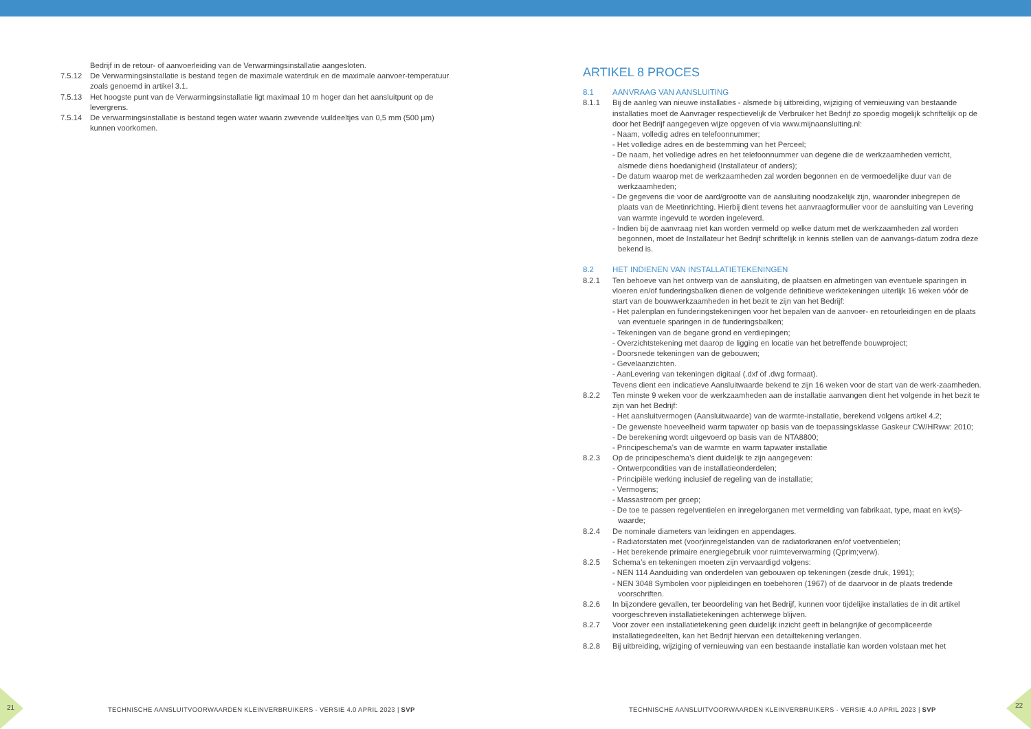Bedrijf in de retour- of aanvoerleiding van de Verwarmingsinstallatie aangesloten.
7.5.12 De Verwarmingsinstallatie is bestand tegen de maximale waterdruk en de maximale aanvoer-temperatuur zoals genoemd in artikel 3.1.
7.5.13 Het hoogste punt van de Verwarmingsinstallatie ligt maximaal 10 m hoger dan het aansluitpunt op de levergrens.
7.5.14 De verwarmingsinstallatie is bestand tegen water waarin zwevende vuildeeltjes van 0,5 mm (500 µm) kunnen voorkomen.
ARTIKEL 8 PROCES
8.1 AANVRAAG VAN AANSLUITING
8.1.1 Bij de aanleg van nieuwe installaties - alsmede bij uitbreiding, wijziging of vernieuwing van bestaande installaties moet de Aanvrager respectievelijk de Verbruiker het Bedrijf zo spoedig mogelijk schriftelijk op de door het Bedrijf aangegeven wijze opgeven of via www.mijnaansluiting.nl:
- Naam, volledig adres en telefoonnummer;
- Het volledige adres en de bestemming van het Perceel;
- De naam, het volledige adres en het telefoonnummer van degene die de werkzaamheden verricht, alsmede diens hoedanigheid (Installateur of anders);
- De datum waarop met de werkzaamheden zal worden begonnen en de vermoedelijke duur van de werkzaamheden;
- De gegevens die voor de aard/grootte van de aansluiting noodzakelijk zijn, waaronder inbegrepen de plaats van de Meetinrichting. Hierbij dient tevens het aanvraagformulier voor de aansluiting van Levering van warmte ingevuld te worden ingeleverd.
- Indien bij de aanvraag niet kan worden vermeld op welke datum met de werkzaamheden zal worden begonnen, moet de Installateur het Bedrijf schriftelijk in kennis stellen van de aanvangs-datum zodra deze bekend is.
8.2 HET INDIENEN VAN INSTALLATIETEKENINGEN
8.2.1 Ten behoeve van het ontwerp van de aansluiting, de plaatsen en afmetingen van eventuele sparingen in vloeren en/of funderingsbalken dienen de volgende definitieve werktekeningen uiterlijk 16 weken vóór de start van de bouwwerkzaamheden in het bezit te zijn van het Bedrijf:
- Het palenplan en funderingstekeningen voor het bepalen van de aanvoer- en retourleidingen en de plaats van eventuele sparingen in de funderingsbalken;
- Tekeningen van de begane grond en verdiepingen;
- Overzichtstekening met daarop de ligging en locatie van het betreffende bouwproject;
- Doorsnede tekeningen van de gebouwen;
- Gevelaanzichten.
- AanLevering van tekeningen digitaal (.dxf of .dwg formaat).
Tevens dient een indicatieve Aansluitwaarde bekend te zijn 16 weken voor de start van de werk-zaamheden.
8.2.2 Ten minste 9 weken voor de werkzaamheden aan de installatie aanvangen dient het volgende in het bezit te zijn van het Bedrijf:
- Het aansluitvermogen (Aansluitwaarde) van de warmte-installatie, berekend volgens artikel 4.2;
- De gewenste hoeveelheid warm tapwater op basis van de toepassingsklasse Gaskeur CW/HRww: 2010;
- De berekening wordt uitgevoerd op basis van de NTA8800;
- Principeschema’s van de warmte en warm tapwater installatie
8.2.3 Op de principeschema’s dient duidelijk te zijn aangegeven:
- Ontwerpcondities van de installatieonderdelen;
- Principiële werking inclusief de regeling van de installatie;
- Vermogens;
- Massastroom per groep;
- De toe te passen regelventielen en inregelorganen met vermelding van fabrikaat, type, maat en kv(s)-waarde;
8.2.4 De nominale diameters van leidingen en appendages.
- Radiatorstaten met (voor)inregelstanden van de radiatorkranen en/of voetventielen;
- Het berekende primaire energiegebruik voor ruimteverwarming (Qprim;verw).
8.2.5 Schema’s en tekeningen moeten zijn vervaardigd volgens:
- NEN 114 Aanduiding van onderdelen van gebouwen op tekeningen (zesde druk, 1991);
- NEN 3048 Symbolen voor pijpleidingen en toebehoren (1967) of de daarvoor in de plaats tredende voorschriften.
8.2.6 In bijzondere gevallen, ter beoordeling van het Bedrijf, kunnen voor tijdelijke installaties de in dit artikel voorgeschreven installatietekeningen achterwege blijven.
8.2.7 Voor zover een installatietekening geen duidelijk inzicht geeft in belangrijke of gecompliceerde installatiegedeelten, kan het Bedrijf hiervan een detailtekening verlangen.
8.2.8 Bij uitbreiding, wijziging of vernieuwing van een bestaande installatie kan worden volstaan met het
21
TECHNISCHE AANSLUITVOORWAARDEN KLEINVERBRUIKERS - VERSIE 4.0 APRIL 2023 | SVP
TECHNISCHE AANSLUITVOORWAARDEN KLEINVERBRUIKERS - VERSIE 4.0 APRIL 2023 | SVP
22